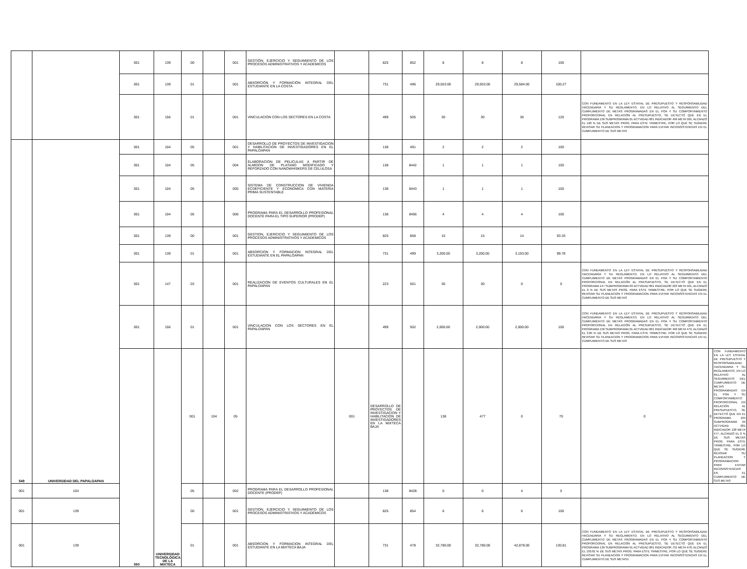| | | 001 | 139 | 00 | | 001 | GESTIÓN, EJERCICIO Y SEGUIMIENTO DE LOS PROCESOS ADMINISTRATIVOS Y ACADEMICOS | | 825 | 852 | 8 | 8 | 8 | 100 | | | |
| | | 001 | 139 | 01 | | 001 | ABSORCIÓN Y FORMACIÓN INTEGRAL DEL ESTUDIANTE EN LA COSTA | | 731 | 496 | 29,503.00 | 29,503.00 | 29,584.00 | 100.27 | | | |
| | | 001 | 156 | 01 | | 001 | VINCULACIÓN CON LOS SECTORES EN LA COSTA | | 499 | 505 | 30 | 30 | 36 | 120 | CON FUNDAMENTO EN LA LEY ESTATAL DE PRESUPUESTO Y RESPONSABILIDAD HACENDARIA Y SU REGLAMENTO, EN LO RELATIVO AL SEGUIMIENTO DEL CUMPLIMIENTO DE METAS PROGRAMADAS EN EL POA Y SU COMPORTAMIENTO PROPORCIONAL EN RELACIÓN AL PRESUPUESTO, SE DETECTÓ QUE EN EL PROGRAMA 156 SUBPROGRAMA 01 ACTVIDAD 001 INDICADOR 499 META 505, ALCANZÓ EL 120 % DE SUS METAS PROG. PARA ESTE TRIMESTRE, POR LO QUE SE SUGIERE REVISAR SU PLANEACION Y PROGRAMACION PARA EVITAR INCONSISTENCIAS EN EL CUMPLIMIENTO DE SUS METAS | | |
| 549 | UNIVERSIDAD DEL PAPALOAPAN | 001 | 104 | 05 | | 001 | DESARROLLO DE PROYECTOS DE INVESTIGACION Y HABILITACION DE INVESTIGADORES EN EL PAPALOAPAN | | 138 | 491 | 2 | 2 | 2 | 100 | | | |
| | | 001 | 104 | 05 | | 004 | ELABORACION DE PELICULAS A PARTIR DE ALMIDON DE PLATANO MODIFICADO Y REFORZADO CON NANOWHISKERS DE CELULOSA | | 138 | 8442 | 1 | 1 | 1 | 100 | | | |
| | | 001 | 104 | 05 | | 005 | SISTEMA DE CONSTRUCCION DE VIVIENDA ECOEFICIENTE Y ECONOMICA CON MATERIA PRIMA SUSTENTABLE | | 138 | 8443 | 1 | 1 | 1 | 100 | | | |
| | | 001 | 104 | 05 | | 006 | PROGRAMA PARA EL DESARROLLO PROFESIONAL DOCENTE PARA EL TIPO SUPERIOR (PRODEP) | | 138 | 8456 | 4 | 4 | 4 | 100 | | | |
| | | 001 | 139 | 00 | | 001 | GESTION, EJERCICIO Y SEGUIMIENTO DE LOS PROCESOS ADMINISTRATIVOS Y ACADEMICOS | | 825 | 858 | 15 | 15 | 14 | 93.33 | | | |
| | | 001 | 139 | 01 | | 001 | ABSORCION Y FORMACION INTEGRAL DEL ESTUDIANTE EN EL PAPALOAPAN | | 731 | 499 | 3,200.00 | 3,200.00 | 3,193.00 | 99.78 | | | |
| | | 001 | 147 | 03 | | 001 | REALIZACION DE EVENTOS CULTURALES EN EL PAPALOAPAN | | 223 | 501 | 30 | 30 | 0 | 0 | CON FUNDAMENTO EN LA LEY ESTATAL DE PRESUPUESTO Y RESPONSABILIDAD HACENDARIA Y SU REGLAMENTO, EN LO RELATIVO AL SEGUIMIENTO DEL CUMPLIMIENTO DE METAS PROGRAMADAS EN EL POA Y SU COMPORTAMIENTO PROPORCIONAL EN RELACIÓN AL PRESUPUESTO, SE DETECTÓ QUE EN EL PROGRAMA 147 SUBPROGRAMA 03 ACTVIDAD 001 INDICADOR 223 META 501, ALCANZÓ EL 0 % DE SUS METAS PROG. PARA ESTE TRIMESTRE, POR LO QUE SE SUGIERE REVISAR SU PLANEACION Y PROGRAMACION PARA EVITAR INCONSISTENCIAS EN EL CUMPLIMIENTO DE SUS METAS | | |
| | | 001 | 156 | 01 | | 001 | VINCULACION CON LOS SECTORES EN EL PAPALOAPAN | | 499 | 502 | 2,000.00 | 2,000.00 | 2,000.00 | 100 | CON FUNDAMENTO EN LA LEY ESTATAL DE PRESUPUESTO Y RESPONSABILIDAD HACENDARIA Y SU REGLAMENTO, EN LO RELATIVO AL SEGUIMIENTO DEL CUMPLIMIENTO DE METAS PROGRAMADAS EN EL POA Y SU COMPORTAMIENTO PROPORCIONAL EN RELACIÓN AL PRESUPUESTO, SE DETECTÓ QUE EN EL PROGRAMA 156 SUBPROGRAMA 01 ACTVIDAD 001 INDICADOR 499 META 479, ALCANZÓ EL 3.85 % DE SUS METAS PROG. PARA ESTE TRIMESTRE, POR LO QUE SE SUGIERE REVISAR SU PLANEACION Y PROGRAMACION PARA EVITAR INCONSISTENCIAS EN EL CUMPLIMIENTO DE SUS METAS | | |
| | | 550 | UNIVERSIDAD TECNOLÓGICA DE LA MIXTECA | 001 | 104 | 05 | | 001 | DESARROLLO DE PROYECTOS DE INVESTIGACION Y HABILITACION DE INVESTIGADORES EN LA MIXTECA BAJA | | 138 | 477 | 0 | 70 | 0 | 0 | CON FUNDAMENTO EN LA LEY ESTATAL DE PRESUPUESTO Y RESPONSABILIDAD HACENDARIA Y SU REGLAMENTO, EN LO RELATIVO AL SEGUIMIENTO DEL CUMPLIMIENTO DE METAS PROGRAMADAS EN EL POA Y SU COMPORTAMIENTO PROPORCIONAL EN RELACIÓN AL PRESUPUESTO, SE DETECTÓ QUE EN EL PROGRAMA 104 SUBPROGRAMA 05 ACTVIDAD 001 INDICADOR 138 META 477, ALCANZÓ EL 0 % DE SUS METAS PROG. PARA ESTE TRIMESTRE, POR LO QUE SE SUGIERE REVISAR SU PLANEACION Y PROGRAMACION PARA EVITAR INCONSISTENCIAS EN EL CUMPLIMIENTO DE SUS METAS |
| 001 | 104 | | | 05 | | 002 | PROGRAMA PARA EL DESARROLLO PROFESIONAL DOCENTE (PRODEP) | | 138 | 8428 | 0 | 0 | 4 | 0 | | | |
| 001 | 139 | | | 00 | | 001 | GESTIÓN, EJERCICIO Y SEGUIMIENTO DE LOS PROCESOS ADMINISTRATIVOS Y ACADÉMICOS | | 825 | 854 | 6 | 6 | 6 | 100 | | | |
| 001 | 139 | | | 01 | | 001 | ABSORCION Y FORMACION INTEGRAL DEL ESTUDIANTE EN LA MIXTECA BAJA | | 731 | 478 | 32,780.00 | 32,780.00 | 42,878.00 | 130.81 | CON FUNDAMENTO EN LA LEY ESTATAL DE PRESUPUESTO Y RESPONSABILIDAD HACENDARIA Y SU REGLAMENTO, EN LO RELATIVO AL SEGUIMIENTO DEL CUMPLIMIENTO DE METAS PROGRAMADAS EN EL POA Y SU COMPORTAMIENTO PROPORCIONAL EN RELACIÓN AL PRESUPUESTO, SE DETECTÓ QUE EN EL PROGRAMA 139 SUBPROGRAMA 01 ACTVIDAD 001 INDICADOR 731 META 478, ALCANZÓ EL 130.81 % DE SUS METAS PROG. PARA ESTE TRIMESTRE, POR LO QUE SE SUGIERE REVISAR SU PLANEACION Y PROGRAMACION PARA EVITAR INCONSISTENCIAS EN EL CUMPLIMIENTO DE SUS METAS1 | | |